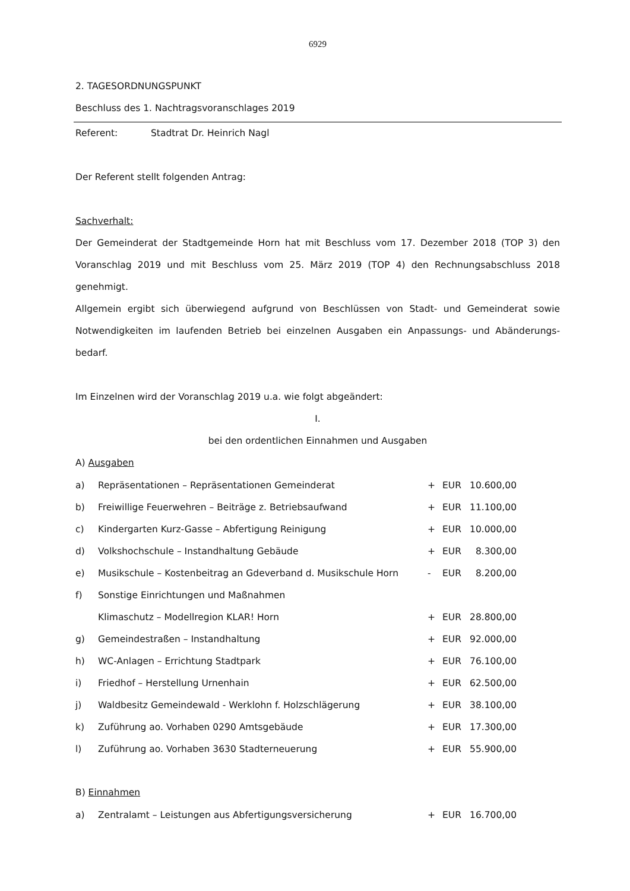6929
2. TAGESORDNUNGSPUNKT
Beschluss des 1. Nachtragsvoranschlages 2019
Referent: Stadtrat Dr. Heinrich Nagl
Der Referent stellt folgenden Antrag:
Sachverhalt:
Der Gemeinderat der Stadtgemeinde Horn hat mit Beschluss vom 17. Dezember 2018 (TOP 3) den Voranschlag 2019 und mit Beschluss vom 25. März 2019 (TOP 4) den Rechnungsabschluss 2018 genehmigt.
Allgemein ergibt sich überwiegend aufgrund von Beschlüssen von Stadt- und Gemeinderat sowie Notwendigkeiten im laufenden Betrieb bei einzelnen Ausgaben ein Anpassungs- und Abänderungs-bedarf.
Im Einzelnen wird der Voranschlag 2019 u.a. wie folgt abgeändert:
I.
bei den ordentlichen Einnahmen und Ausgaben
A) Ausgaben
| a) | Repräsentationen – Repräsentationen Gemeinderat | + | EUR | 10.600,00 |
| b) | Freiwillige Feuerwehren – Beiträge z. Betriebsaufwand | + | EUR | 11.100,00 |
| c) | Kindergarten Kurz-Gasse – Abfertigung Reinigung | + | EUR | 10.000,00 |
| d) | Volkshochschule – Instandhaltung Gebäude | + | EUR | 8.300,00 |
| e) | Musikschule – Kostenbeitrag an Gdeverband d. Musikschule Horn | - | EUR | 8.200,00 |
| f) | Sonstige Einrichtungen und Maßnahmen | | | |
| | Klimaschutz – Modellregion KLAR! Horn | + | EUR | 28.800,00 |
| g) | Gemeindestraßen – Instandhaltung | + | EUR | 92.000,00 |
| h) | WC-Anlagen – Errichtung Stadtpark | + | EUR | 76.100,00 |
| i) | Friedhof – Herstellung Urnenhain | + | EUR | 62.500,00 |
| j) | Waldbesitz Gemeindewald - Werklohn f. Holzschlägerung | + | EUR | 38.100,00 |
| k) | Zuführung ao. Vorhaben 0290 Amtsgebäude | + | EUR | 17.300,00 |
| l) | Zuführung ao. Vorhaben 3630 Stadterneuerung | + | EUR | 55.900,00 |
B) Einnahmen
| a) | Zentralamt – Leistungen aus Abfertigungsversicherung | + | EUR | 16.700,00 |